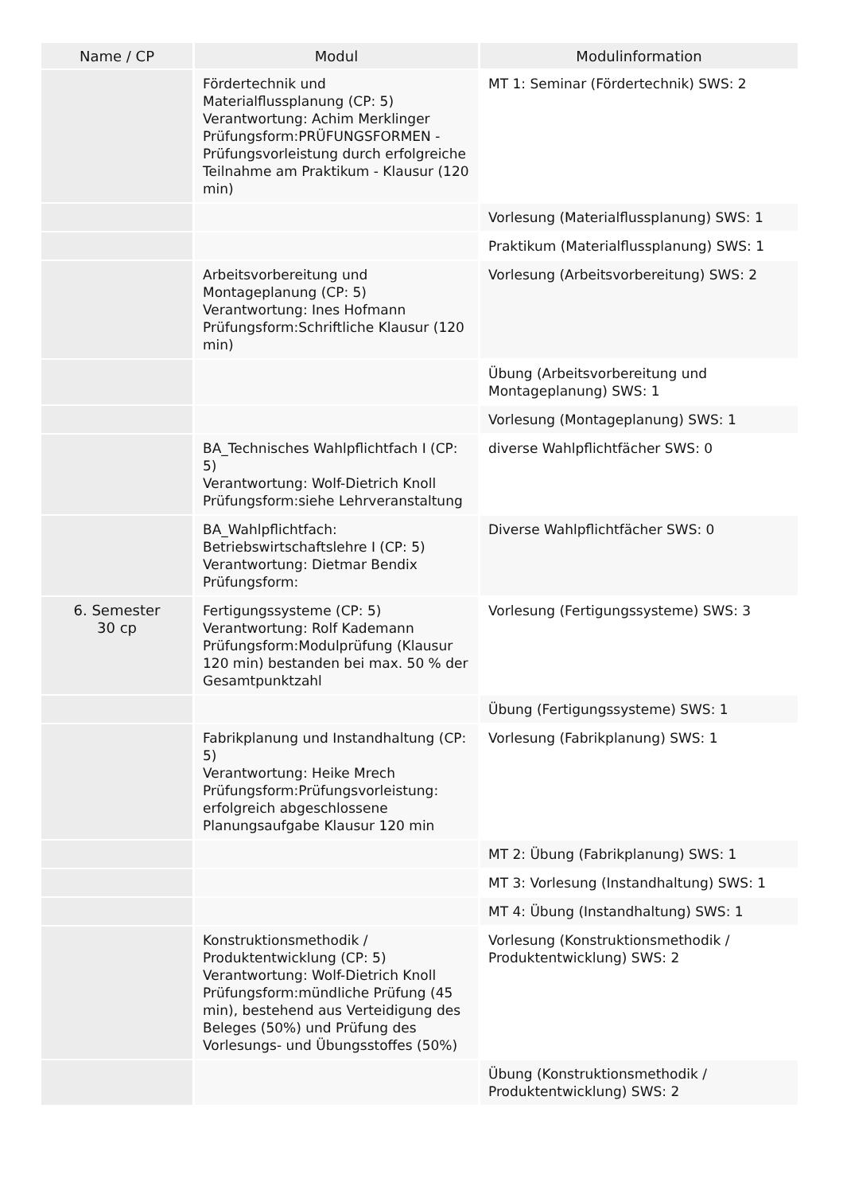| Name / CP | Modul | Modulinformation |
| --- | --- | --- |
| | Fördertechnik und Materialflussplanung (CP: 5) Verantwortung: Achim Merklinger Prüfungsform:PRÜFUNGSFORMEN - Prüfungsvorleistung durch erfolgreiche Teilnahme am Praktikum - Klausur (120 min) | MT 1: Seminar (Fördertechnik) SWS: 2 |
| | | Vorlesung (Materialflussplanung) SWS: 1 |
| | | Praktikum (Materialflussplanung) SWS: 1 |
| | Arbeitsvorbereitung und Montageplanung (CP: 5) Verantwortung: Ines Hofmann Prüfungsform:Schriftliche Klausur (120 min) | Vorlesung (Arbeitsvorbereitung) SWS: 2 |
| | | Übung (Arbeitsvorbereitung und Montageplanung) SWS: 1 |
| | | Vorlesung (Montageplanung) SWS: 1 |
| | BA_Technisches Wahlpflichtfach I (CP: 5) Verantwortung: Wolf-Dietrich Knoll Prüfungsform:siehe Lehrveranstaltung | diverse Wahlpflichtfächer SWS: 0 |
| | BA_Wahlpflichtfach: Betriebswirtschaftslehre I (CP: 5) Verantwortung: Dietmar Bendix Prüfungsform: | Diverse Wahlpflichtfächer SWS: 0 |
| 6. Semester 30 cp | Fertigungssysteme (CP: 5) Verantwortung: Rolf Kademann Prüfungsform:Modulprüfung (Klausur 120 min) bestanden bei max. 50 % der Gesamtpunktzahl | Vorlesung (Fertigungssysteme) SWS: 3 |
| | | Übung (Fertigungssysteme) SWS: 1 |
| | Fabrikplanung und Instandhaltung (CP: 5) Verantwortung: Heike Mrech Prüfungsform:Prüfungsvorleistung: erfolgreich abgeschlossene Planungsaufgabe Klausur 120 min | Vorlesung (Fabrikplanung) SWS: 1 |
| | | MT 2: Übung (Fabrikplanung) SWS: 1 |
| | | MT 3: Vorlesung (Instandhaltung) SWS: 1 |
| | | MT 4: Übung (Instandhaltung) SWS: 1 |
| | Konstruktionsmethodik / Produktentwicklung (CP: 5) Verantwortung: Wolf-Dietrich Knoll Prüfungsform:mündliche Prüfung (45 min), bestehend aus Verteidigung des Beleges (50%) und Prüfung des Vorlesungs- und Übungsstoffes (50%) | Vorlesung (Konstruktionsmethodik / Produktentwicklung) SWS: 2 |
| | | Übung (Konstruktionsmethodik / Produktentwicklung) SWS: 2 |